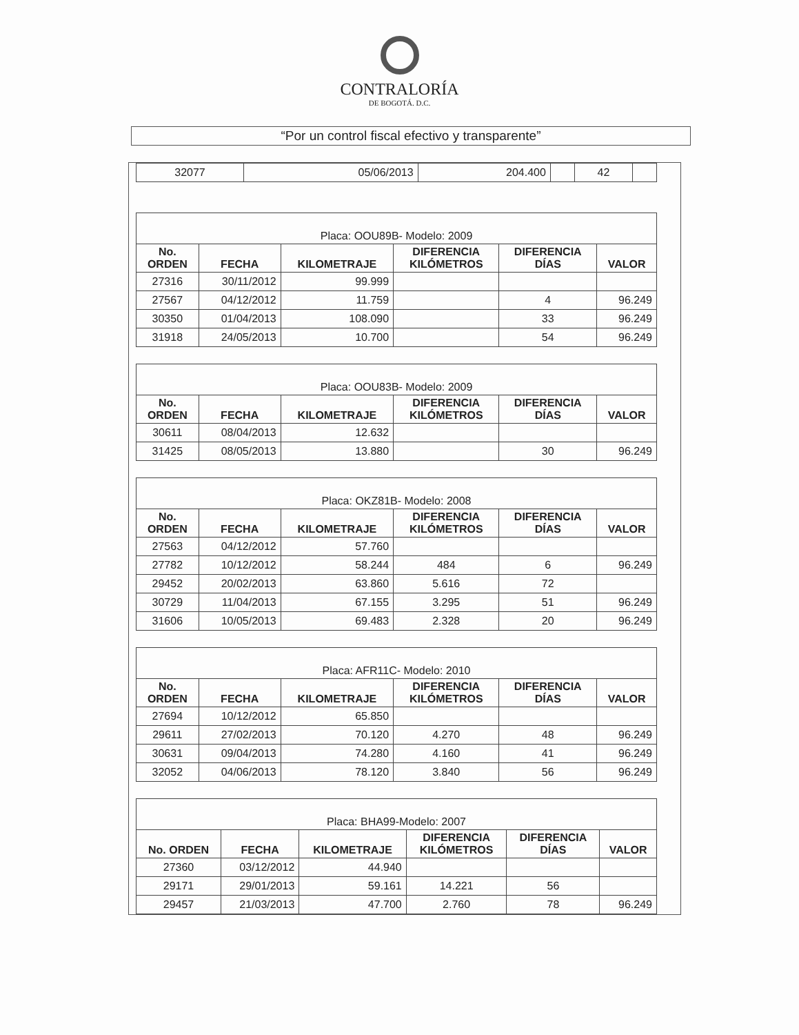CONTRALORÍA
DE BOGOTÁ. D.C.
“Por un control fiscal efectivo y transparente”
| 32077 | 05/06/2013 | 204.400 | | 42 | |
| Placa: OOU89B- Modelo: 2009 | | | | | |
| --- | --- | --- | --- | --- | --- |
| No. ORDEN | FECHA | KILOMETRAJE | DIFERENCIA KILÓMETROS | DIFERENCIA DÍAS | VALOR |
| 27316 | 30/11/2012 | 99.999 | | | |
| 27567 | 04/12/2012 | 11.759 | | 4 | 96.249 |
| 30350 | 01/04/2013 | 108.090 | | 33 | 96.249 |
| 31918 | 24/05/2013 | 10.700 | | 54 | 96.249 |
| Placa: OOU83B- Modelo: 2009 | | | | | |
| --- | --- | --- | --- | --- | --- |
| No. ORDEN | FECHA | KILOMETRAJE | DIFERENCIA KILÓMETROS | DIFERENCIA DÍAS | VALOR |
| 30611 | 08/04/2013 | 12.632 | | | |
| 31425 | 08/05/2013 | 13.880 | | 30 | 96.249 |
| Placa: OKZ81B- Modelo: 2008 | | | | | |
| --- | --- | --- | --- | --- | --- |
| No. ORDEN | FECHA | KILOMETRAJE | DIFERENCIA KILÓMETROS | DIFERENCIA DÍAS | VALOR |
| 27563 | 04/12/2012 | 57.760 | | | |
| 27782 | 10/12/2012 | 58.244 | 484 | 6 | 96.249 |
| 29452 | 20/02/2013 | 63.860 | 5.616 | 72 | |
| 30729 | 11/04/2013 | 67.155 | 3.295 | 51 | 96.249 |
| 31606 | 10/05/2013 | 69.483 | 2.328 | 20 | 96.249 |
| Placa: AFR11C- Modelo: 2010 | | | | | |
| --- | --- | --- | --- | --- | --- |
| No. ORDEN | FECHA | KILOMETRAJE | DIFERENCIA KILÓMETROS | DIFERENCIA DÍAS | VALOR |
| 27694 | 10/12/2012 | 65.850 | | | |
| 29611 | 27/02/2013 | 70.120 | 4.270 | 48 | 96.249 |
| 30631 | 09/04/2013 | 74.280 | 4.160 | 41 | 96.249 |
| 32052 | 04/06/2013 | 78.120 | 3.840 | 56 | 96.249 |
| Placa: BHA99-Modelo: 2007 | | | | | |
| --- | --- | --- | --- | --- | --- |
| No. ORDEN | FECHA | KILOMETRAJE | DIFERENCIA KILÓMETROS | DIFERENCIA DÍAS | VALOR |
| 27360 | 03/12/2012 | 44.940 | | | |
| 29171 | 29/01/2013 | 59.161 | 14.221 | 56 | |
| 29457 | 21/03/2013 | 47.700 | 2.760 | 78 | 96.249 |